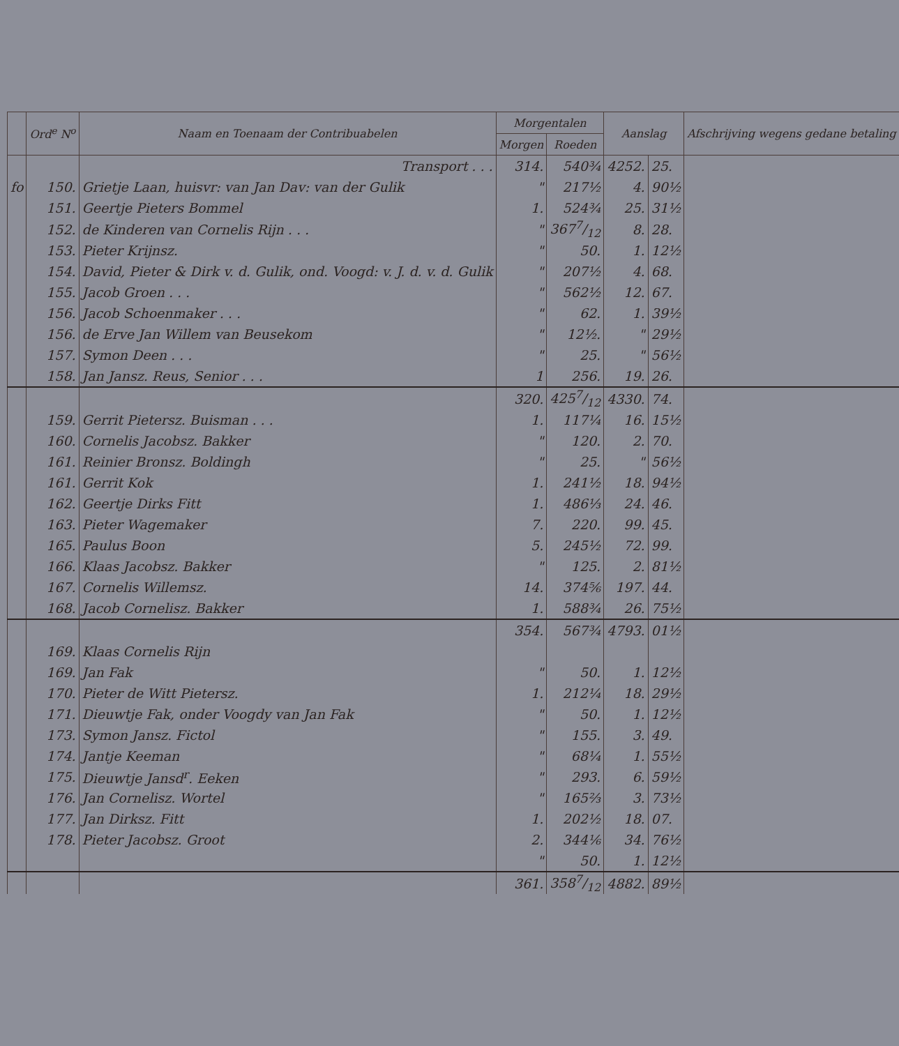| | Ord<sup>e</sup> N<sup>o</sup> | Naam en Toenaam der Contribuabelen | Morgentalen | | Aanslag | | Afschrijving wegens gedane betaling |
| --- | --- | --- | --- | --- | --- | --- | --- |
| | | | Morgen | Roeden | | | |
| | | Transport . . . | 314. | 540¾ | 4252. | 25. | |
| fo | 150. | Grietje Laan, huisvr: van Jan Dav: van der Gulik | " | 217½ | 4. | 90½ | |
| | 151. | Geertje Pieters Bommel | 1. | 524¾ | 25. | 31½ | |
| | 152. | de Kinderen van Cornelis Rijn . . . | " | 3677/12 | 8. | 28. | |
| | 153. | Pieter Krijnsz. | " | 50. | 1. | 12½ | |
| | 154. | David, Pieter & Dirk v. d. Gulik, ond. Voogd: v. J. d. v. d. Gulik | " | 207½ | 4. | 68. | |
| | 155. | Jacob Groen . . . | " | 562½ | 12. | 67. | |
| | 156. | Jacob Schoenmaker . . . | " | 62. | 1. | 39½ | |
| | 156. | de Erve Jan Willem van Beusekom | " | 12½. | " | 29½ | |
| | 157. | Symon Deen . . . | " | 25. | " | 56½ | |
| | 158. | Jan Jansz. Reus, Senior . . . | 1 | 256. | 19. | 26. | |
| | | | 320. | 4257/12 | 4330. | 74. | |
| | 159. | Gerrit Pietersz. Buisman . . . | 1. | 117¼ | 16. | 15½ | |
| | 160. | Cornelis Jacobsz. Bakker | " | 120. | 2. | 70. | |
| | 161. | Reinier Bronsz. Boldingh | " | 25. | " | 56½ | |
| | 161. | Gerrit Kok | 1. | 241½ | 18. | 94½ | |
| | 162. | Geertje Dirks Fitt | 1. | 486⅓ | 24. | 46. | |
| | 163. | Pieter Wagemaker | 7. | 220. | 99. | 45. | |
| | 165. | Paulus Boon | 5. | 245½ | 72. | 99. | |
| | 166. | Klaas Jacobsz. Bakker | " | 125. | 2. | 81½ | |
| | 167. | Cornelis Willemsz. | 14. | 374⅚ | 197. | 44. | |
| | 168. | Jacob Cornelisz. Bakker | 1. | 588¾ | 26. | 75½ | |
| | | | 354. | 567¾ | 4793. | 01½ | |
| | 169. | Klaas Cornelis Rijn | | | | | |
| | 169. | Jan Fak | " | 50. | 1. | 12½ | |
| | 170. | Pieter de Witt Pietersz. | 1. | 212¼ | 18. | 29½ | |
| | 171. | Dieuwtje Fak, onder Voogdy van Jan Fak | " | 50. | 1. | 12½ | |
| | 173. | Symon Jansz. Fictol | " | 155. | 3. | 49. | |
| | 174. | Jantje Keeman | " | 68¼ | 1. | 55½ | |
| | 175. | Dieuwtje Jansd<sup>r</sup>. Eeken | " | 293. | 6. | 59½ | |
| | 176. | Jan Cornelisz. Wortel | " | 165⅔ | 3. | 73½ | |
| | 177. | Jan Dirksz. Fitt | 1. | 202½ | 18. | 07. | |
| | 178. | Pieter Jacobsz. Groot | 2. | 344⅙ | 34. | 76½ | |
| | | | " | 50. | 1. | 12½ | |
| | | | 361. | 3587/12 | 4882. | 89½ | |